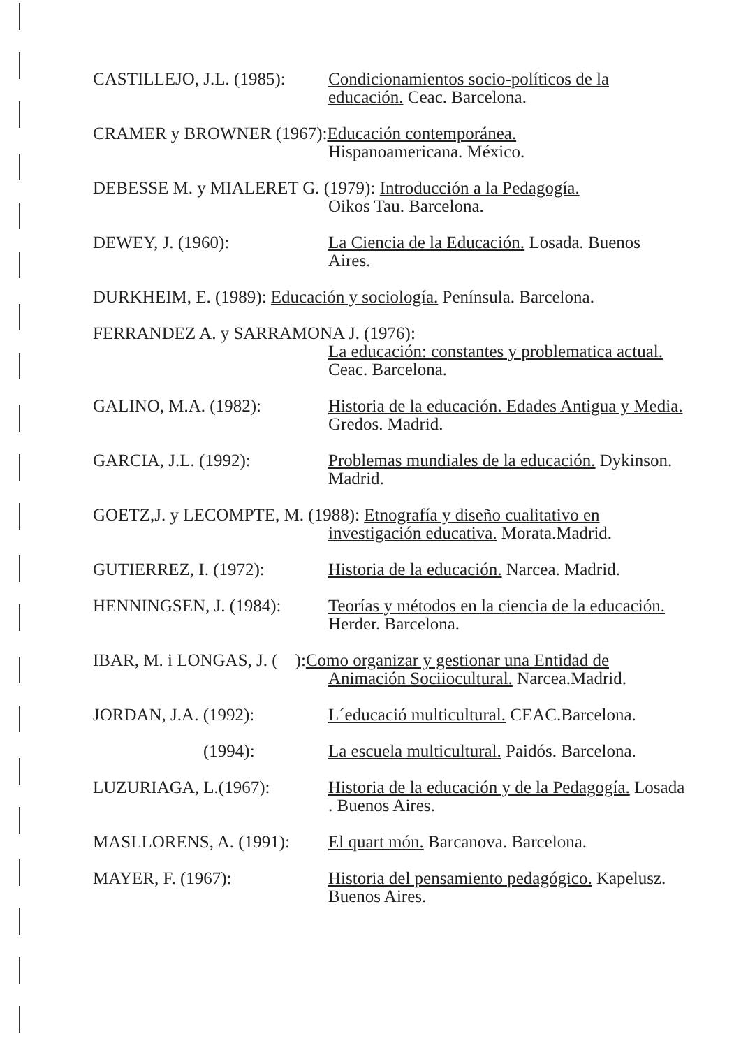CASTILLEJO, J.L. (1985): Condicionamientos socio-políticos de la educación. Ceac. Barcelona.
CRAMER y BROWNER (1967):Educación contemporánea.
Hispanoamericana. México.
DEBESSE M. y MIALERET G. (1979): Introducción a la Pedagogía.
Oikos Tau. Barcelona.
DEWEY, J. (1960): La Ciencia de la Educación. Losada. Buenos Aires.
DURKHEIM, E. (1989): Educación y sociología. Península. Barcelona.
FERRANDEZ A. y SARRAMONA J. (1976):
La educación: constantes y problematica actual. Ceac. Barcelona.
GALINO, M.A. (1982): Historia de la educación. Edades Antigua y Media. Gredos. Madrid.
GARCIA, J.L. (1992): Problemas mundiales de la educación. Dykinson. Madrid.
GOETZ,J. y LECOMPTE, M. (1988): Etnografía y diseño cualitativo en
investigación educativa. Morata.Madrid.
GUTIERREZ, I. (1972): Historia de la educación. Narcea. Madrid.
HENNINGSEN, J. (1984): Teorías y métodos en la ciencia de la educación. Herder. Barcelona.
IBAR, M. i LONGAS, J. ( ):Como organizar y gestionar una Entidad de
Animación Sociiocultural. Narcea.Madrid.
JORDAN, J.A. (1992): L´educació multicultural. CEAC.Barcelona.
(1994): La escuela multicultural. Paidós. Barcelona.
LUZURIAGA, L.(1967): Historia de la educación y de la Pedagogía. Losada . Buenos Aires.
MASLLORENS, A. (1991): El quart món. Barcanova. Barcelona.
MAYER, F. (1967): Historia del pensamiento pedagógico. Kapelusz. Buenos Aires.